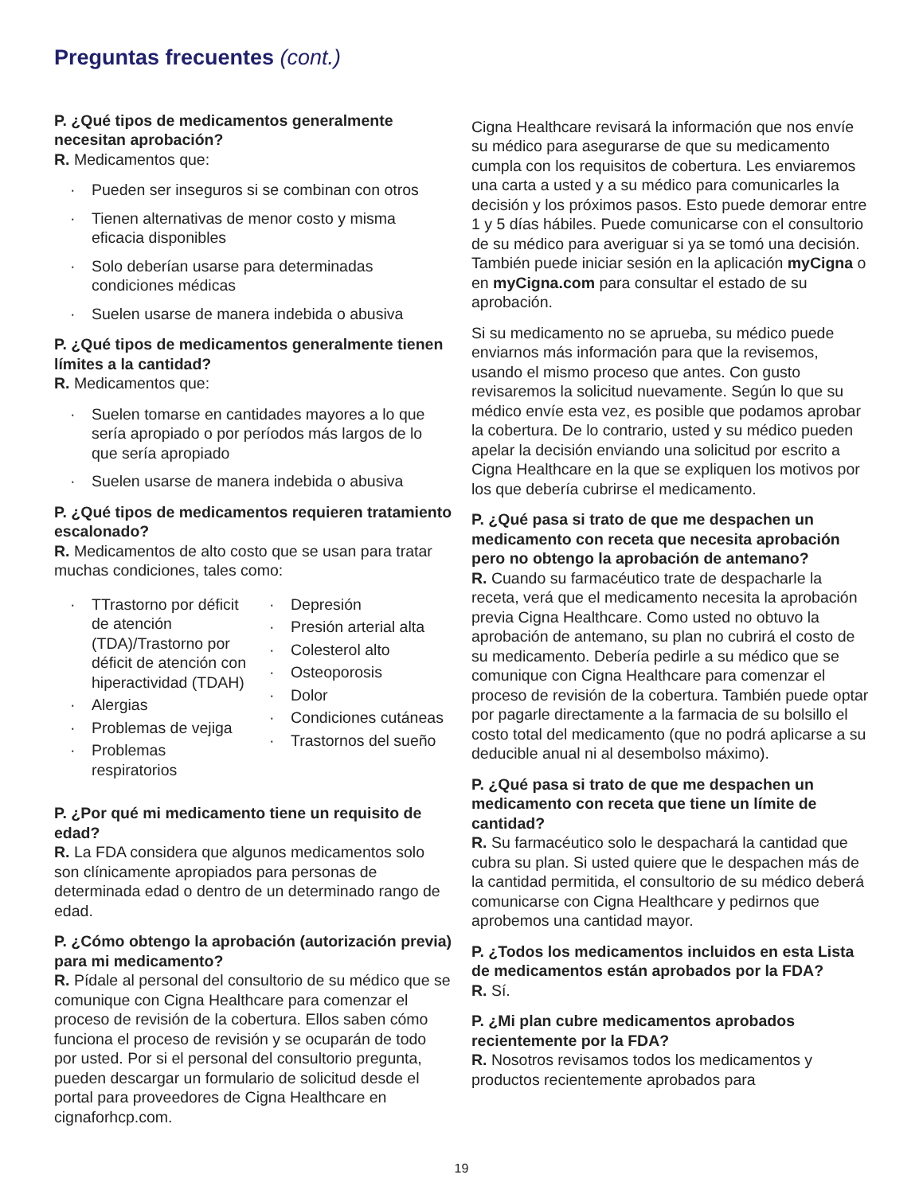Preguntas frecuentes (cont.)
P. ¿Qué tipos de medicamentos generalmente necesitan aprobación?
R. Medicamentos que:
Pueden ser inseguros si se combinan con otros
Tienen alternativas de menor costo y misma eficacia disponibles
Solo deberían usarse para determinadas condiciones médicas
Suelen usarse de manera indebida o abusiva
P. ¿Qué tipos de medicamentos generalmente tienen límites a la cantidad?
R. Medicamentos que:
Suelen tomarse en cantidades mayores a lo que sería apropiado o por períodos más largos de lo que sería apropiado
Suelen usarse de manera indebida o abusiva
P. ¿Qué tipos de medicamentos requieren tratamiento escalonado?
R. Medicamentos de alto costo que se usan para tratar muchas condiciones, tales como:
TTrastorno por déficit de atención (TDA)/Trastorno por déficit de atención con hiperactividad (TDAH)
Alergias
Problemas de vejiga
Problemas respiratorios
Depresión
Presión arterial alta
Colesterol alto
Osteoporosis
Dolor
Condiciones cutáneas
Trastornos del sueño
P. ¿Por qué mi medicamento tiene un requisito de edad?
R. La FDA considera que algunos medicamentos solo son clínicamente apropiados para personas de determinada edad o dentro de un determinado rango de edad.
P. ¿Cómo obtengo la aprobación (autorización previa) para mi medicamento?
R. Pídale al personal del consultorio de su médico que se comunique con Cigna Healthcare para comenzar el proceso de revisión de la cobertura. Ellos saben cómo funciona el proceso de revisión y se ocuparán de todo por usted. Por si el personal del consultorio pregunta, pueden descargar un formulario de solicitud desde el portal para proveedores de Cigna Healthcare en cignaforhcp.com.
Cigna Healthcare revisará la información que nos envíe su médico para asegurarse de que su medicamento cumpla con los requisitos de cobertura. Les enviaremos una carta a usted y a su médico para comunicarles la decisión y los próximos pasos. Esto puede demorar entre 1 y 5 días hábiles. Puede comunicarse con el consultorio de su médico para averiguar si ya se tomó una decisión. También puede iniciar sesión en la aplicación myCigna o en myCigna.com para consultar el estado de su aprobación.
Si su medicamento no se aprueba, su médico puede enviarnos más información para que la revisemos, usando el mismo proceso que antes. Con gusto revisaremos la solicitud nuevamente. Según lo que su médico envíe esta vez, es posible que podamos aprobar la cobertura. De lo contrario, usted y su médico pueden apelar la decisión enviando una solicitud por escrito a Cigna Healthcare en la que se expliquen los motivos por los que debería cubrirse el medicamento.
P. ¿Qué pasa si trato de que me despachen un medicamento con receta que necesita aprobación pero no obtengo la aprobación de antemano?
R. Cuando su farmacéutico trate de despacharle la receta, verá que el medicamento necesita la aprobación previa Cigna Healthcare. Como usted no obtuvo la aprobación de antemano, su plan no cubrirá el costo de su medicamento. Debería pedirle a su médico que se comunique con Cigna Healthcare para comenzar el proceso de revisión de la cobertura. También puede optar por pagarle directamente a la farmacia de su bolsillo el costo total del medicamento (que no podrá aplicarse a su deducible anual ni al desembolso máximo).
P. ¿Qué pasa si trato de que me despachen un medicamento con receta que tiene un límite de cantidad?
R. Su farmacéutico solo le despachará la cantidad que cubra su plan. Si usted quiere que le despachen más de la cantidad permitida, el consultorio de su médico deberá comunicarse con Cigna Healthcare y pedirnos que aprobemos una cantidad mayor.
P. ¿Todos los medicamentos incluidos en esta Lista de medicamentos están aprobados por la FDA?
R. Sí.
P. ¿Mi plan cubre medicamentos aprobados recientemente por la FDA?
R. Nosotros revisamos todos los medicamentos y productos recientemente aprobados para
19